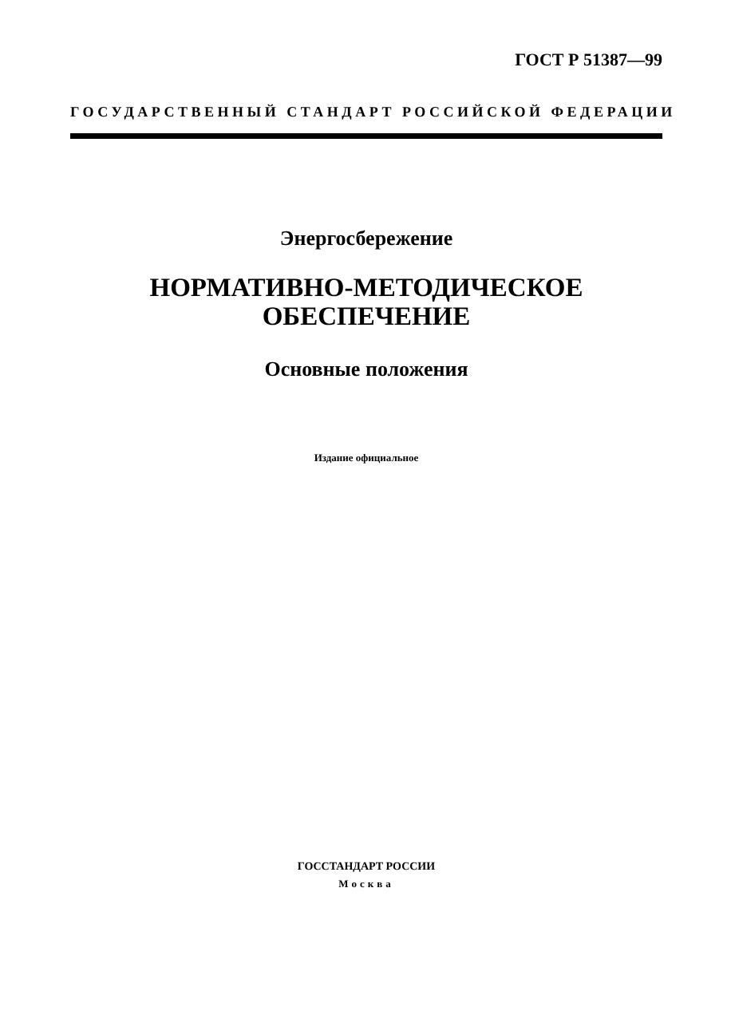ГОСТ Р 51387—99
ГОСУДАРСТВЕННЫЙ СТАНДАРТ РОССИЙСКОЙ ФЕДЕРАЦИИ
Энергосбережение
НОРМАТИВНО-МЕТОДИЧЕСКОЕ
ОБЕСПЕЧЕНИЕ
Основные положения
Издание официальное
ГОССТАНДАРТ РОССИИ
Москва